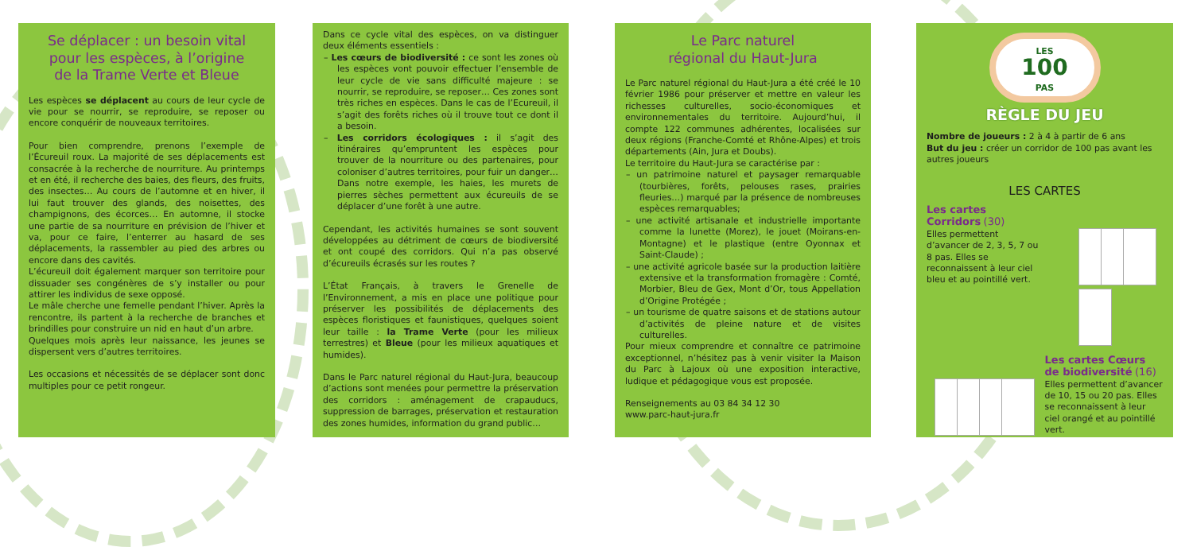Se déplacer : un besoin vital
pour les espèces, à l’origine
de la Trame Verte et Bleue
Les espèces se déplacent au cours de leur cycle de vie pour se nourrir, se reproduire, se reposer ou encore conquérir de nouveaux territoires.
Pour bien comprendre, prenons l’exemple de l’Écureuil roux. La majorité de ses déplacements est consacrée à la recherche de nourriture. Au printemps et en été, il recherche des baies, des fleurs, des fruits, des insectes… Au cours de l’automne et en hiver, il lui faut trouver des glands, des noisettes, des champignons, des écorces… En automne, il stocke une partie de sa nourriture en prévision de l’hiver et va, pour ce faire, l’enterrer au hasard de ses déplacements, la rassembler au pied des arbres ou encore dans des cavités.
L’écureuil doit également marquer son territoire pour dissuader ses congénères de s’y installer ou pour attirer les individus de sexe opposé.
Le mâle cherche une femelle pendant l’hiver. Après la rencontre, ils partent à la recherche de branches et brindilles pour construire un nid en haut d’un arbre.
Quelques mois après leur naissance, les jeunes se dispersent vers d’autres territoires.
Les occasions et nécessités de se déplacer sont donc multiples pour ce petit rongeur.
Dans ce cycle vital des espèces, on va distinguer deux éléments essentiels :
– Les cœurs de biodiversité : ce sont les zones où les espèces vont pouvoir effectuer l’ensemble de leur cycle de vie sans difficulté majeure : se nourrir, se reproduire, se reposer… Ces zones sont très riches en espèces. Dans le cas de l’Ecureuil, il s’agit des forêts riches où il trouve tout ce dont il a besoin.
– Les corridors écologiques : il s’agit des itinéraires qu’empruntent les espèces pour trouver de la nourriture ou des partenaires, pour coloniser d’autres territoires, pour fuir un danger… Dans notre exemple, les haies, les murets de pierres sèches permettent aux écureuils de se déplacer d’une forêt à une autre.
Cependant, les activités humaines se sont souvent développées au détriment de cœurs de biodiversité et ont coupé des corridors. Qui n’a pas observé d’écureuils écrasés sur les routes ?
L’État Français, à travers le Grenelle de l’Environnement, a mis en place une politique pour préserver les possibilités de déplacements des espèces floristiques et faunistiques, quelques soient leur taille : la Trame Verte (pour les milieux terrestres) et Bleue (pour les milieux aquatiques et humides).
Dans le Parc naturel régional du Haut-Jura, beaucoup d’actions sont menées pour permettre la préservation des corridors : aménagement de crapauducs, suppression de barrages, préservation et restauration des zones humides, information du grand public…
Le Parc naturel
régional du Haut-Jura
Le Parc naturel régional du Haut-Jura a été créé le 10 février 1986 pour préserver et mettre en valeur les richesses culturelles, socio-économiques et environnementales du territoire. Aujourd’hui, il compte 122 communes adhérentes, localisées sur deux régions (Franche-Comté et Rhône-Alpes) et trois départements (Ain, Jura et Doubs).
Le territoire du Haut-Jura se caractérise par :
– un patrimoine naturel et paysager remarquable (tourbières, forêts, pelouses rases, prairies fleuries…) marqué par la présence de nombreuses espèces remarquables;
– une activité artisanale et industrielle importante comme la lunette (Morez), le jouet (Moirans-en-Montagne) et le plastique (entre Oyonnax et Saint-Claude) ;
– une activité agricole basée sur la production laitière extensive et la transformation fromagère : Comté, Morbier, Bleu de Gex, Mont d’Or, tous Appellation d’Origine Protégée ;
– un tourisme de quatre saisons et de stations autour d’activités de pleine nature et de visites culturelles.
Pour mieux comprendre et connaître ce patrimoine exceptionnel, n’hésitez pas à venir visiter la Maison du Parc à Lajoux où une exposition interactive, ludique et pédagogique vous est proposée.
Renseignements au 03 84 34 12 30
www.parc-haut-jura.fr
LES
100
PAS
RÈGLE DU JEU
Nombre de joueurs : 2 à 4 à partir de 6 ans
But du jeu : créer un corridor de 100 pas avant les autres joueurs
LES CARTES
Les cartes Corridors (30)
Elles permettent d’avancer de 2, 3, 5, 7 ou 8 pas. Elles se reconnaissent à leur ciel bleu et au pointillé vert.
Les cartes Cœurs de biodiversité (16)
Elles permettent d’avancer de 10, 15 ou 20 pas. Elles se reconnaissent à leur ciel orangé et au pointillé vert.